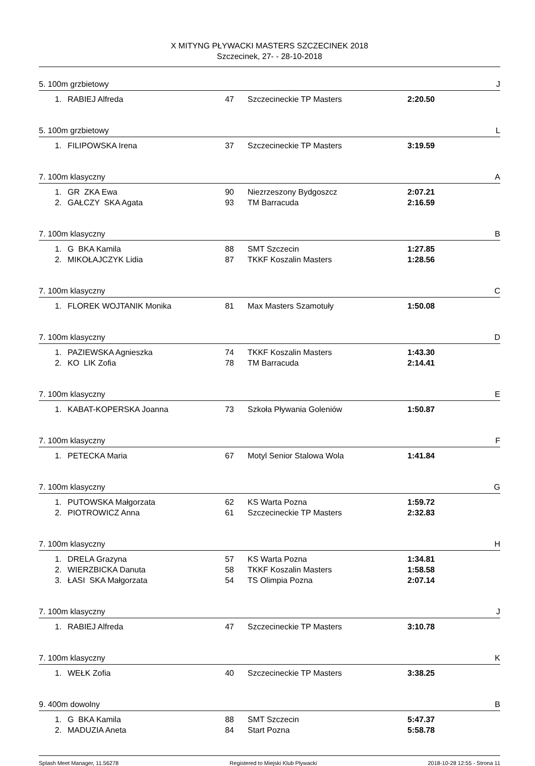X MITYNG PŁYWACKI MASTERS SZCZECINEK 2018
Szczecinek, 27- - 28-10-2018
5. 100m grzbietowy J
| 1. | RABIEJ Alfreda | 47 | Szczecineckie TP Masters | 2:20.50 |
5. 100m grzbietowy L
| 1. | FILIPOWSKA Irena | 37 | Szczecineckie TP Masters | 3:19.59 |
7. 100m klasyczny A
| 1. | GR ZKA Ewa | 90 | Niezrzeszony Bydgoszcz | 2:07.21 |
| 2. | GAŁCZY SKA Agata | 93 | TM Barracuda | 2:16.59 |
7. 100m klasyczny B
| 1. | G BKA Kamila | 88 | SMT Szczecin | 1:27.85 |
| 2. | MIKOŁAJCZYK Lidia | 87 | TKKF Koszalin Masters | 1:28.56 |
7. 100m klasyczny C
| 1. | FLOREK WOJTANIK Monika | 81 | Max Masters Szamotuły | 1:50.08 |
7. 100m klasyczny D
| 1. | PAZIEWSKA Agnieszka | 74 | TKKF Koszalin Masters | 1:43.30 |
| 2. | KO LIK Zofia | 78 | TM Barracuda | 2:14.41 |
7. 100m klasyczny E
| 1. | KABAT-KOPERSKA Joanna | 73 | Szkoła Pływania Goleniów | 1:50.87 |
7. 100m klasyczny F
| 1. | PETECKA Maria | 67 | Motyl Senior Stalowa Wola | 1:41.84 |
7. 100m klasyczny G
| 1. | PUTOWSKA Małgorzata | 62 | KS Warta Pozna | 1:59.72 |
| 2. | PIOTROWICZ Anna | 61 | Szczecineckie TP Masters | 2:32.83 |
7. 100m klasyczny H
| 1. | DRELA Grazyna | 57 | KS Warta Pozna | 1:34.81 |
| 2. | WIERZBICKA Danuta | 58 | TKKF Koszalin Masters | 1:58.58 |
| 3. | ŁASI SKA Małgorzata | 54 | TS Olimpia Pozna | 2:07.14 |
7. 100m klasyczny J
| 1. | RABIEJ Alfreda | 47 | Szczecineckie TP Masters | 3:10.78 |
7. 100m klasyczny K
| 1. | WEŁK Zofia | 40 | Szczecineckie TP Masters | 3:38.25 |
9. 400m dowolny B
| 1. | G BKA Kamila | 88 | SMT Szczecin | 5:47.37 |
| 2. | MADUZIA Aneta | 84 | Start Pozna | 5:58.78 |
Splash Meet Manager, 11.56278 Registered to Miejski Klub Plywacki 2018-10-28 12:55 - Strona 11